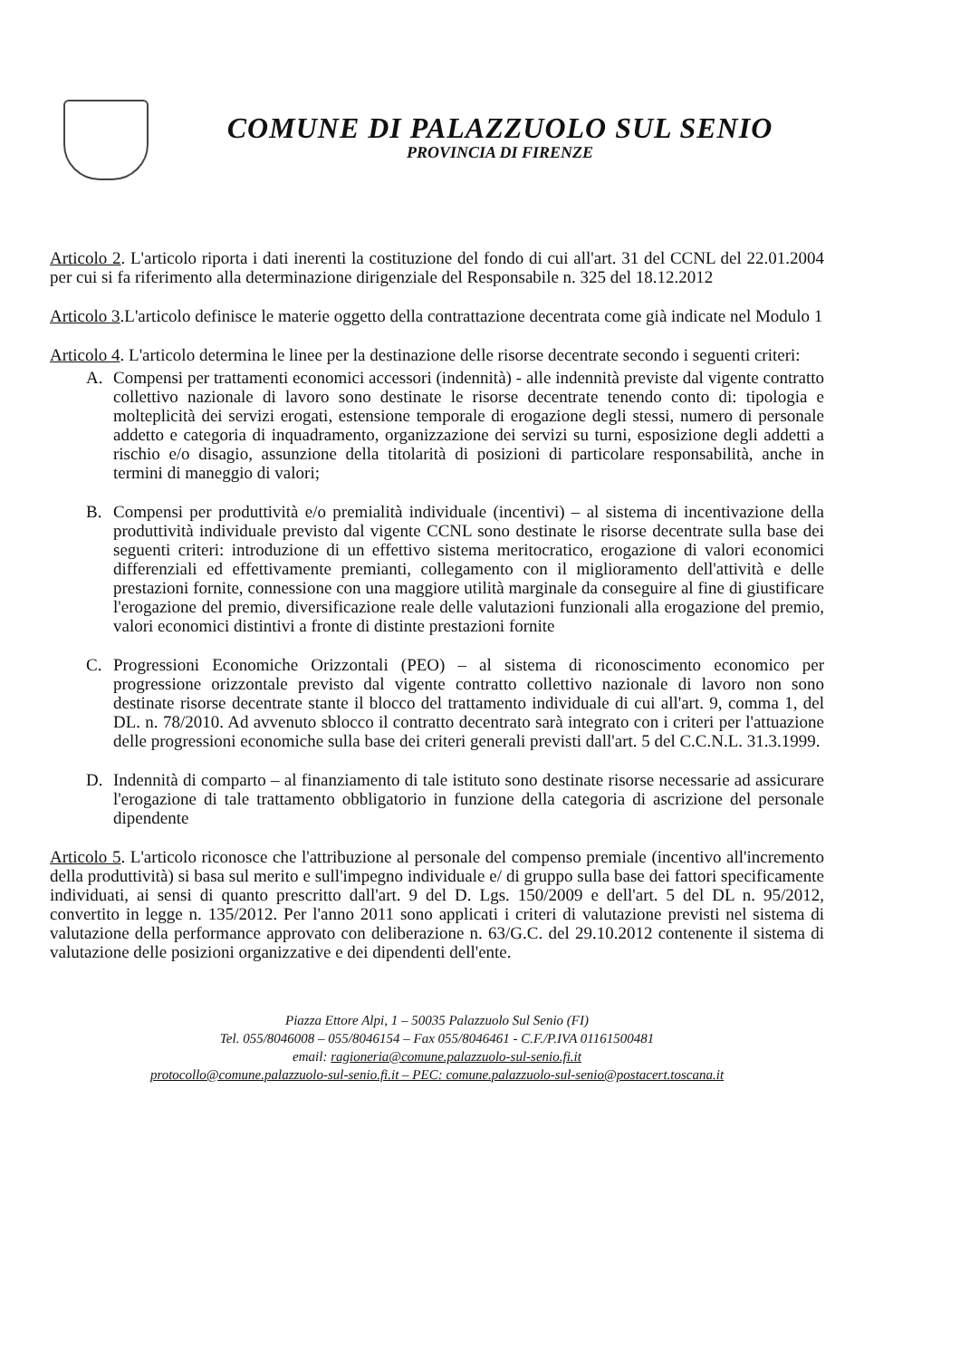COMUNE DI PALAZZUOLO SUL SENIO
PROVINCIA DI FIRENZE
Articolo 2. L'articolo riporta i dati inerenti la costituzione del fondo di cui all'art. 31 del CCNL del 22.01.2004 per cui si fa riferimento alla determinazione dirigenziale del Responsabile n. 325 del 18.12.2012
Articolo 3.L'articolo definisce le materie oggetto della contrattazione decentrata come già indicate nel Modulo 1
Articolo 4. L'articolo determina le linee per la destinazione delle risorse decentrate secondo i seguenti criteri:
A. Compensi per trattamenti economici accessori (indennità) - alle indennità previste dal vigente contratto collettivo nazionale di lavoro sono destinate le risorse decentrate tenendo conto di: tipologia e molteplicità dei servizi erogati, estensione temporale di erogazione degli stessi, numero di personale addetto e categoria di inquadramento, organizzazione dei servizi su turni, esposizione degli addetti a rischio e/o disagio, assunzione della titolarità di posizioni di particolare responsabilità, anche in termini di maneggio di valori;
B. Compensi per produttività e/o premialità individuale (incentivi) – al sistema di incentivazione della produttività individuale previsto dal vigente CCNL sono destinate le risorse decentrate sulla base dei seguenti criteri: introduzione di un effettivo sistema meritocratico, erogazione di valori economici differenziali ed effettivamente premianti, collegamento con il miglioramento dell'attività e delle prestazioni fornite, connessione con una maggiore utilità marginale da conseguire al fine di giustificare l'erogazione del premio, diversificazione reale delle valutazioni funzionali alla erogazione del premio, valori economici distintivi a fronte di distinte prestazioni fornite
C. Progressioni Economiche Orizzontali (PEO) – al sistema di riconoscimento economico per progressione orizzontale previsto dal vigente contratto collettivo nazionale di lavoro non sono destinate risorse decentrate stante il blocco del trattamento individuale di cui all'art. 9, comma 1, del DL. n. 78/2010. Ad avvenuto sblocco il contratto decentrato sarà integrato con i criteri per l'attuazione delle progressioni economiche sulla base dei criteri generali previsti dall'art. 5 del C.C.N.L. 31.3.1999.
D. Indennità di comparto – al finanziamento di tale istituto sono destinate risorse necessarie ad assicurare l'erogazione di tale trattamento obbligatorio in funzione della categoria di ascrizione del personale dipendente
Articolo 5. L'articolo riconosce che l'attribuzione al personale del compenso premiale (incentivo all'incremento della produttività) si basa sul merito e sull'impegno individuale e/ di gruppo sulla base dei fattori specificamente individuati, ai sensi di quanto prescritto dall'art. 9 del D. Lgs. 150/2009 e dell'art. 5 del DL n. 95/2012, convertito in legge n. 135/2012. Per l'anno 2011 sono applicati i criteri di valutazione previsti nel sistema di valutazione della performance approvato con deliberazione n. 63/G.C. del 29.10.2012 contenente il sistema di valutazione delle posizioni organizzative e dei dipendenti dell'ente.
Piazza Ettore Alpi, 1 – 50035 Palazzuolo Sul Senio (FI)
Tel. 055/8046008 – 055/8046154 – Fax 055/8046461 - C.F./P.IVA 01161500481
email: ragioneria@comune.palazzuolo-sul-senio.fi.it
protocollo@comune.palazzuolo-sul-senio.fi.it – PEC: comune.palazzuolo-sul-senio@postacert.toscana.it